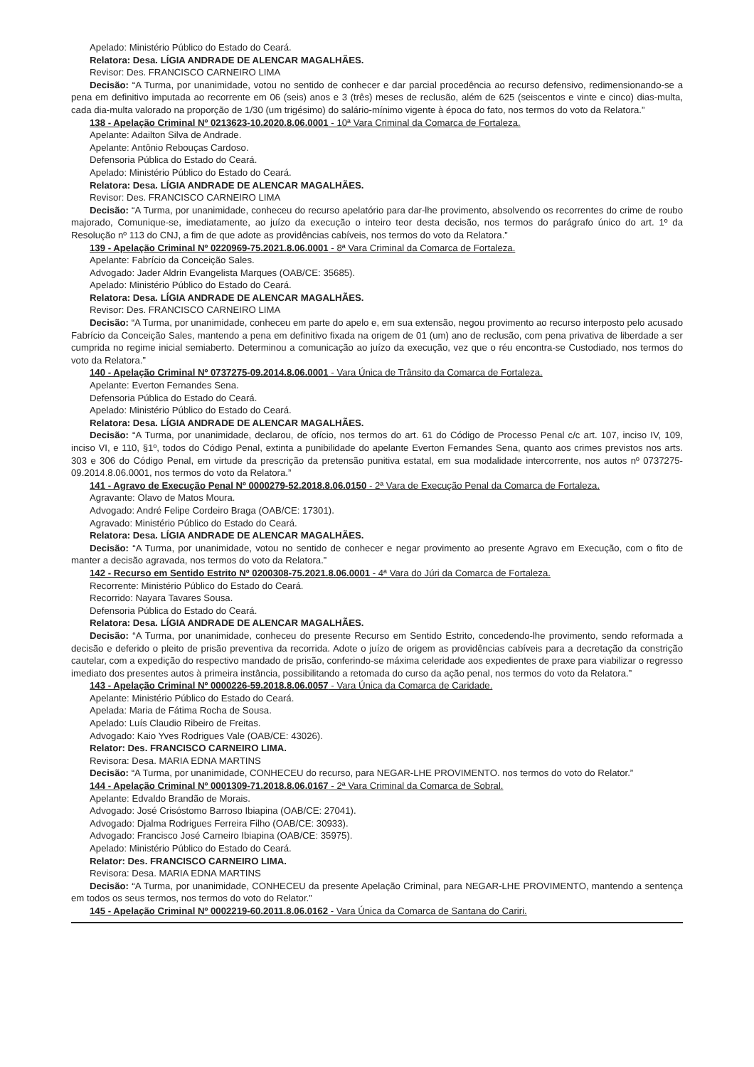Apelado: Ministério Público do Estado do Ceará.
Relatora: Desa. LÍGIA ANDRADE DE ALENCAR MAGALHÃES.
Revisor: Des. FRANCISCO CARNEIRO LIMA
Decisão: “A Turma, por unanimidade, votou no sentido de conhecer e dar parcial procedência ao recurso defensivo, redimensionando-se a pena em definitivo imputada ao recorrente em 06 (seis) anos e 3 (três) meses de reclusão, além de 625 (seiscentos e vinte e cinco) dias-multa, cada dia-multa valorado na proporção de 1/30 (um trigésimo) do salário-mínimo vigente à época do fato, nos termos do voto da Relatora.”
138 - Apelação Criminal Nº 0213623-10.2020.8.06.0001 - 10ª Vara Criminal da Comarca de Fortaleza.
Apelante: Adailton Silva de Andrade.
Apelante: Antônio Rebouças Cardoso.
Defensoria Pública do Estado do Ceará.
Apelado: Ministério Público do Estado do Ceará.
Relatora: Desa. LÍGIA ANDRADE DE ALENCAR MAGALHÃES.
Revisor: Des. FRANCISCO CARNEIRO LIMA
Decisão: “A Turma, por unanimidade, conheceu do recurso apelatório para dar-lhe provimento, absolvendo os recorrentes do crime de roubo majorado, Comunique-se, imediatamente, ao juízo da execução o inteiro teor desta decisão, nos termos do parágrafo único do art. 1º da Resolução nº 113 do CNJ, a fim de que adote as providências cabíveis, nos termos do voto da Relatora.”
139 - Apelação Criminal Nº 0220969-75.2021.8.06.0001 - 8ª Vara Criminal da Comarca de Fortaleza.
Apelante: Fabrício da Conceição Sales.
Advogado: Jader Aldrin Evangelista Marques (OAB/CE: 35685).
Apelado: Ministério Público do Estado do Ceará.
Relatora: Desa. LÍGIA ANDRADE DE ALENCAR MAGALHÃES.
Revisor: Des. FRANCISCO CARNEIRO LIMA
Decisão: “A Turma, por unanimidade, conheceu em parte do apelo e, em sua extensão, negou provimento ao recurso interposto pelo acusado Fabrício da Conceição Sales, mantendo a pena em definitivo fixada na origem de 01 (um) ano de reclusão, com pena privativa de liberdade a ser cumprida no regime inicial semiaberto. Determinou a comunicação ao juízo da execução, vez que o réu encontra-se Custodiado, nos termos do voto da Relatora.”
140 - Apelação Criminal Nº 0737275-09.2014.8.06.0001 - Vara Única de Trânsito da Comarca de Fortaleza.
Apelante: Everton Fernandes Sena.
Defensoria Pública do Estado do Ceará.
Apelado: Ministério Público do Estado do Ceará.
Relatora: Desa. LÍGIA ANDRADE DE ALENCAR MAGALHÃES.
Decisão: “A Turma, por unanimidade, declarou, de ofício, nos termos do art. 61 do Código de Processo Penal c/c art. 107, inciso IV, 109, inciso VI, e 110, §1º, todos do Código Penal, extinta a punibilidade do apelante Everton Fernandes Sena, quanto aos crimes previstos nos arts. 303 e 306 do Código Penal, em virtude da prescrição da pretensão punitiva estatal, em sua modalidade intercorrente, nos autos nº 0737275-09.2014.8.06.0001, nos termos do voto da Relatora.”
141 - Agravo de Execução Penal Nº 0000279-52.2018.8.06.0150 - 2ª Vara de Execução Penal da Comarca de Fortaleza.
Agravante: Olavo de Matos Moura.
Advogado: André Felipe Cordeiro Braga (OAB/CE: 17301).
Agravado: Ministério Público do Estado do Ceará.
Relatora: Desa. LÍGIA ANDRADE DE ALENCAR MAGALHÃES.
Decisão: “A Turma, por unanimidade, votou no sentido de conhecer e negar provimento ao presente Agravo em Execução, com o fito de manter a decisão agravada, nos termos do voto da Relatora.”
142 - Recurso em Sentido Estrito Nº 0200308-75.2021.8.06.0001 - 4ª Vara do Júri da Comarca de Fortaleza.
Recorrente: Ministério Público do Estado do Ceará.
Recorrido: Nayara Tavares Sousa.
Defensoria Pública do Estado do Ceará.
Relatora: Desa. LÍGIA ANDRADE DE ALENCAR MAGALHÃES.
Decisão: “A Turma, por unanimidade, conheceu do presente Recurso em Sentido Estrito, concedendo-lhe provimento, sendo reformada a decisão e deferido o pleito de prisão preventiva da recorrida. Adote o juízo de origem as providências cabíveis para a decretação da constrição cautelar, com a expedição do respectivo mandado de prisão, conferindo-se máxima celeridade aos expedientes de praxe para viabilizar o regresso imediato dos presentes autos à primeira instância, possibilitando a retomada do curso da ação penal, nos termos do voto da Relatora.”
143 - Apelação Criminal Nº 0000226-59.2018.8.06.0057 - Vara Única da Comarca de Caridade.
Apelante: Ministério Público do Estado do Ceará.
Apelada: Maria de Fátima Rocha de Sousa.
Apelado: Luís Claudio Ribeiro de Freitas.
Advogado: Kaio Yves Rodrigues Vale (OAB/CE: 43026).
Relator: Des. FRANCISCO CARNEIRO LIMA.
Revisora: Desa. MARIA EDNA MARTINS
Decisão: “A Turma, por unanimidade, CONHECEU do recurso, para NEGAR-LHE PROVIMENTO. nos termos do voto do Relator.”
144 - Apelação Criminal Nº 0001309-71.2018.8.06.0167 - 2ª Vara Criminal da Comarca de Sobral.
Apelante: Edvaldo Brandão de Morais.
Advogado: José Crisóstomo Barroso Ibiapina (OAB/CE: 27041).
Advogado: Djalma Rodrigues Ferreira Filho (OAB/CE: 30933).
Advogado: Francisco José Carneiro Ibiapina (OAB/CE: 35975).
Apelado: Ministério Público do Estado do Ceará.
Relator: Des. FRANCISCO CARNEIRO LIMA.
Revisora: Desa. MARIA EDNA MARTINS
Decisão: “A Turma, por unanimidade, CONHECEU da presente Apelação Criminal, para NEGAR-LHE PROVIMENTO, mantendo a sentença em todos os seus termos, nos termos do voto do Relator.”
145 - Apelação Criminal Nº 0002219-60.2011.8.06.0162 - Vara Única da Comarca de Santana do Cariri.